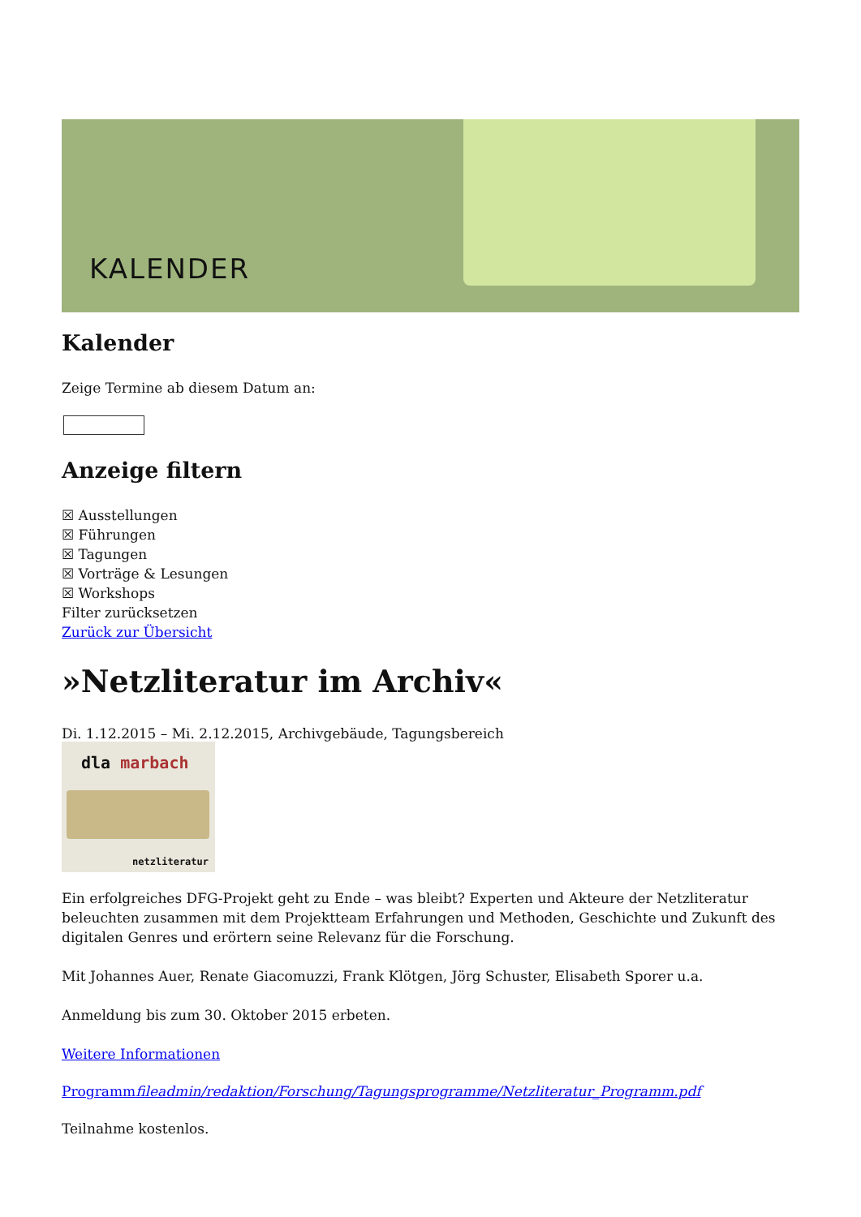KALENDER
Kalender
Zeige Termine ab diesem Datum an:
Anzeige filtern
☒ Ausstellungen
☒ Führungen
☒ Tagungen
☒ Vorträge & Lesungen
☒ Workshops
Filter zurücksetzen
Zurück zur Übersicht
»Netzliteratur im Archiv«
Di. 1.12.2015 – Mi. 2.12.2015, Archivgebäude, Tagungsbereich
dla marbach
netzliteratur
Ein erfolgreiches DFG-Projekt geht zu Ende – was bleibt? Experten und Akteure der Netzliteratur beleuchten zusammen mit dem Projektteam Erfahrungen und Methoden, Geschichte und Zukunft des digitalen Genres und erörtern seine Relevanz für die Forschung.
Mit Johannes Auer, Renate Giacomuzzi, Frank Klötgen, Jörg Schuster, Elisabeth Sporer u.a.
Anmeldung bis zum 30. Oktober 2015 erbeten.
Weitere Informationen
Programmfileadmin/redaktion/Forschung/Tagungsprogramme/Netzliteratur_Programm.pdf
Teilnahme kostenlos.